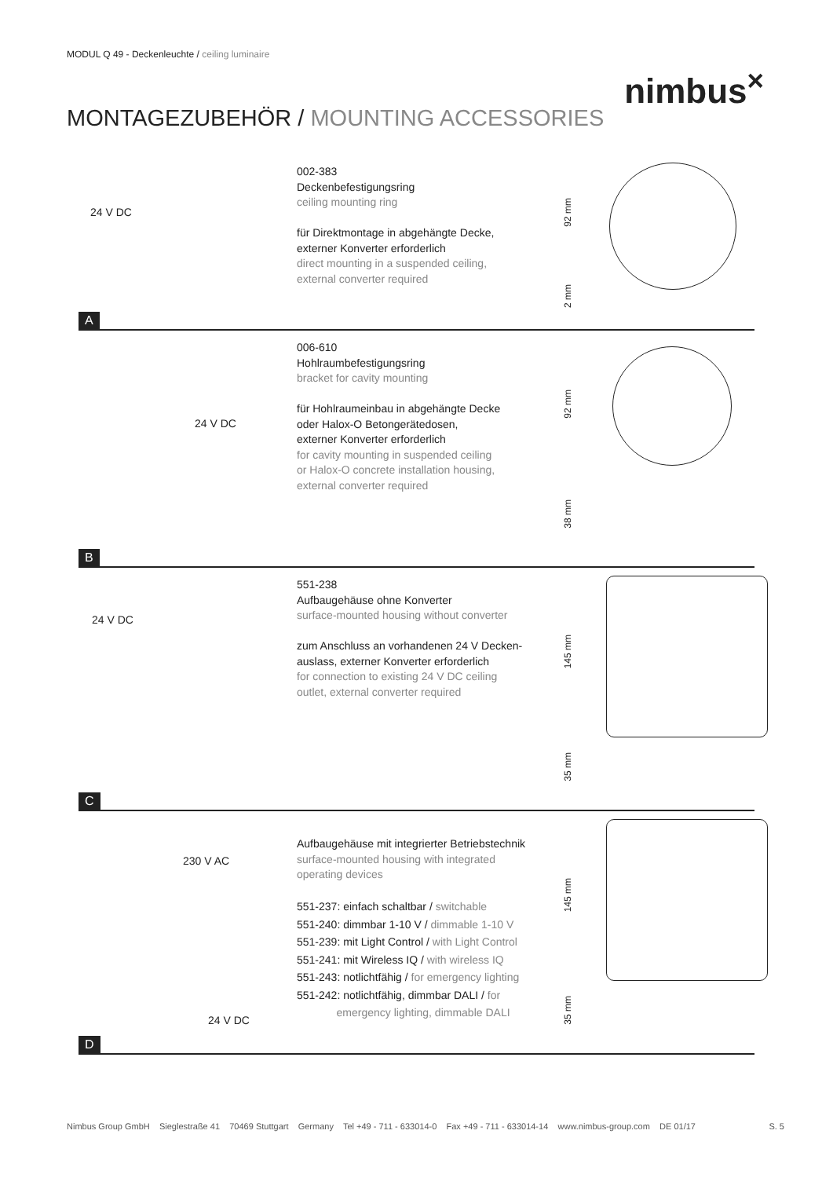MODUL Q 49 - Deckenleuchte / ceiling luminaire
nimbus<sup>×</sup>
MONTAGEZUBEHÖR / MOUNTING ACCESSORIES
24 V DC
A
002-383
Deckenbefestigungsring
ceiling mounting ring
für Direktmontage in abgehängte Decke,
externer Konverter erforderlich
direct mounting in a suspended ceiling,
external converter required
92 mm
2 mm
24 V DC
B
006-610
Hohlraumbefestigungsring
bracket for cavity mounting
für Hohlraumeinbau in abgehängte Decke
oder Halox-O Betongerätedosen,
externer Konverter erforderlich
for cavity mounting in suspended ceiling
or Halox-O concrete installation housing,
external converter required
92 mm
38 mm
24 V DC
C
551-238
Aufbaugehäuse ohne Konverter
surface-mounted housing without converter
zum Anschluss an vorhandenen 24 V Decken-
auslass, externer Konverter erforderlich
for connection to existing 24 V DC ceiling
outlet, external converter required
145 mm
35 mm
230 V AC
24 V DC
D
Aufbaugehäuse mit integrierter Betriebstechnik
surface-mounted housing with integrated
operating devices
551-237: einfach schaltbar / switchable
551-240: dimmbar 1-10 V / dimmable 1-10 V
551-239: mit Light Control / with Light Control
551-241: mit Wireless IQ / with wireless IQ
551-243: notlichtfähig / for emergency lighting
551-242: notlichtfähig, dimmbar DALI / for
emergency lighting, dimmable DALI
145 mm
35 mm
Nimbus Group GmbH Sieglestraße 41 70469 Stuttgart Germany Tel +49 - 711 - 633014-0 Fax +49 - 711 - 633014-14 www.nimbus-group.com DE 01/17
S. 5